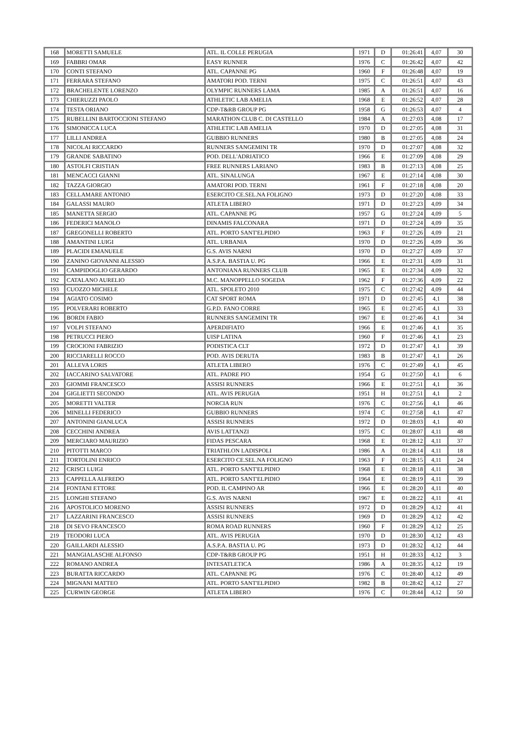| 168 | MORETTI SAMUELE | ATL. IL COLLE PERUGIA | 1971 | D | 01:26:41 | 4,07 | 30 |
| 169 | FABBRI OMAR | EASY RUNNER | 1976 | C | 01:26:42 | 4,07 | 42 |
| 170 | CONTI STEFANO | ATL. CAPANNE PG | 1960 | F | 01:26:48 | 4,07 | 19 |
| 171 | FERRARA STEFANO | AMATORI POD. TERNI | 1975 | C | 01:26:51 | 4,07 | 43 |
| 172 | BRACHELENTE LORENZO | OLYMPIC RUNNERS LAMA | 1985 | A | 01:26:51 | 4,07 | 16 |
| 173 | CHIERUZZI PAOLO | ATHLETIC LAB AMELIA | 1968 | E | 01:26:52 | 4,07 | 28 |
| 174 | TESTA ORIANO | CDP-T&RB GROUP PG | 1958 | G | 01:26:53 | 4,07 | 4 |
| 175 | RUBELLINI BARTOCCIONI STEFANO | MARATHON CLUB C. DI CASTELLO | 1984 | A | 01:27:03 | 4,08 | 17 |
| 176 | SIMONICCA LUCA | ATHLETIC LAB AMELIA | 1970 | D | 01:27:05 | 4,08 | 31 |
| 177 | LILLI ANDREA | GUBBIO RUNNERS | 1980 | B | 01:27:05 | 4,08 | 24 |
| 178 | NICOLAI RICCARDO | RUNNERS SANGEMINI TR | 1970 | D | 01:27:07 | 4,08 | 32 |
| 179 | GRANDE SABATINO | POD. DELL'ADRIATICO | 1966 | E | 01:27:09 | 4,08 | 29 |
| 180 | ASTOLFI CRISTIAN | FREE RUNNERS LARIANO | 1983 | B | 01:27:13 | 4,08 | 25 |
| 181 | MENCACCI GIANNI | ATL. SINALUNGA | 1967 | E | 01:27:14 | 4,08 | 30 |
| 182 | TAZZA GIORGIO | AMATORI POD. TERNI | 1961 | F | 01:27:18 | 4,08 | 20 |
| 183 | CELLAMARE ANTONIO | ESERCITO CE.SEL.NA FOLIGNO | 1973 | D | 01:27:20 | 4,08 | 33 |
| 184 | GALASSI MAURO | ATLETA LIBERO | 1971 | D | 01:27:23 | 4,09 | 34 |
| 185 | MANETTA SERGIO | ATL. CAPANNE PG | 1957 | G | 01:27:24 | 4,09 | 5 |
| 186 | FEDERICI MANOLO | DINAMIS FALCONARA | 1971 | D | 01:27:24 | 4,09 | 35 |
| 187 | GREGONELLI ROBERTO | ATL. PORTO SANT'ELPIDIO | 1963 | F | 01:27:26 | 4,09 | 21 |
| 188 | AMANTINI LUIGI | ATL. URBANIA | 1970 | D | 01:27:26 | 4,09 | 36 |
| 189 | PLACIDI EMANUELE | G.S. AVIS NARNI | 1970 | D | 01:27:27 | 4,09 | 37 |
| 190 | ZANINO GIOVANNI ALESSIO | A.S.P.A. BASTIA U. PG | 1966 | E | 01:27:31 | 4,09 | 31 |
| 191 | CAMPIDOGLIO GERARDO | ANTONIANA RUNNERS CLUB | 1965 | E | 01:27:34 | 4,09 | 32 |
| 192 | CATALANO AURELIO | M.C. MANOPPELLO SOGEDA | 1962 | F | 01:27:36 | 4,09 | 22 |
| 193 | CUOZZO MICHELE | ATL. SPOLETO 2010 | 1975 | C | 01:27:42 | 4,09 | 44 |
| 194 | AGIATO COSIMO | CAT SPORT ROMA | 1971 | D | 01:27:45 | 4,1 | 38 |
| 195 | POLVERARI ROBERTO | G.P.D. FANO CORRE | 1965 | E | 01:27:45 | 4,1 | 33 |
| 196 | BORDI FABIO | RUNNERS SANGEMINI TR | 1967 | E | 01:27:46 | 4,1 | 34 |
| 197 | VOLPI STEFANO | APERDIFIATO | 1966 | E | 01:27:46 | 4,1 | 35 |
| 198 | PETRUCCI PIERO | UISP LATINA | 1960 | F | 01:27:46 | 4,1 | 23 |
| 199 | CROCIONI FABRIZIO | PODISTICA CLT | 1972 | D | 01:27:47 | 4,1 | 39 |
| 200 | RICCIARELLI ROCCO | POD. AVIS DERUTA | 1983 | B | 01:27:47 | 4,1 | 26 |
| 201 | ALLEVA LORIS | ATLETA LIBERO | 1976 | C | 01:27:49 | 4,1 | 45 |
| 202 | IACCARINO SALVATORE | ATL. PADRE PIO | 1954 | G | 01:27:50 | 4,1 | 6 |
| 203 | GIOMMI FRANCESCO | ASSISI RUNNERS | 1966 | E | 01:27:51 | 4,1 | 36 |
| 204 | GIGLIETTI SECONDO | ATL. AVIS PERUGIA | 1951 | H | 01:27:51 | 4,1 | 2 |
| 205 | MORETTI VALTER | NORCIA RUN | 1976 | C | 01:27:56 | 4,1 | 46 |
| 206 | MINELLI FEDERICO | GUBBIO RUNNERS | 1974 | C | 01:27:58 | 4,1 | 47 |
| 207 | ANTONINI GIANLUCA | ASSISI RUNNERS | 1972 | D | 01:28:03 | 4,1 | 40 |
| 208 | CECCHINI ANDREA | AVIS LATTANZI | 1975 | C | 01:28:07 | 4,11 | 48 |
| 209 | MERCIARO MAURIZIO | FIDAS PESCARA | 1968 | E | 01:28:12 | 4,11 | 37 |
| 210 | PITOTTI MARCO | TRIATHLON LADISPOLI | 1986 | A | 01:28:14 | 4,11 | 18 |
| 211 | TORTOLINI ENRICO | ESERCITO CE.SEL.NA FOLIGNO | 1963 | F | 01:28:15 | 4,11 | 24 |
| 212 | CRISCI LUIGI | ATL. PORTO SANT'ELPIDIO | 1968 | E | 01:28:18 | 4,11 | 38 |
| 213 | CAPPELLA ALFREDO | ATL. PORTO SANT'ELPIDIO | 1964 | E | 01:28:19 | 4,11 | 39 |
| 214 | FONTANI ETTORE | POD. IL CAMPINO AR | 1966 | E | 01:28:20 | 4,11 | 40 |
| 215 | LONGHI STEFANO | G.S. AVIS NARNI | 1967 | E | 01:28:22 | 4,11 | 41 |
| 216 | APOSTOLICO MORENO | ASSISI RUNNERS | 1972 | D | 01:28:29 | 4,12 | 41 |
| 217 | LAZZARINI FRANCESCO | ASSISI RUNNERS | 1969 | D | 01:28:29 | 4,12 | 42 |
| 218 | DI SEVO FRANCESCO | ROMA ROAD RUNNERS | 1960 | F | 01:28:29 | 4,12 | 25 |
| 219 | TEODORI LUCA | ATL. AVIS PERUGIA | 1970 | D | 01:28:30 | 4,12 | 43 |
| 220 | GAILLARDI ALESSIO | A.S.P.A. BASTIA U. PG | 1973 | D | 01:28:32 | 4,12 | 44 |
| 221 | MANGIALASCHE ALFONSO | CDP-T&RB GROUP PG | 1951 | H | 01:28:33 | 4,12 | 3 |
| 222 | ROMANO ANDREA | INTESATLETICA | 1986 | A | 01:28:35 | 4,12 | 19 |
| 223 | BURATTA RICCARDO | ATL. CAPANNE PG | 1976 | C | 01:28:40 | 4,12 | 49 |
| 224 | MIGNANI MATTEO | ATL. PORTO SANT'ELPIDIO | 1982 | B | 01:28:42 | 4,12 | 27 |
| 225 | CURWIN GEORGE | ATLETA LIBERO | 1976 | C | 01:28:44 | 4,12 | 50 |